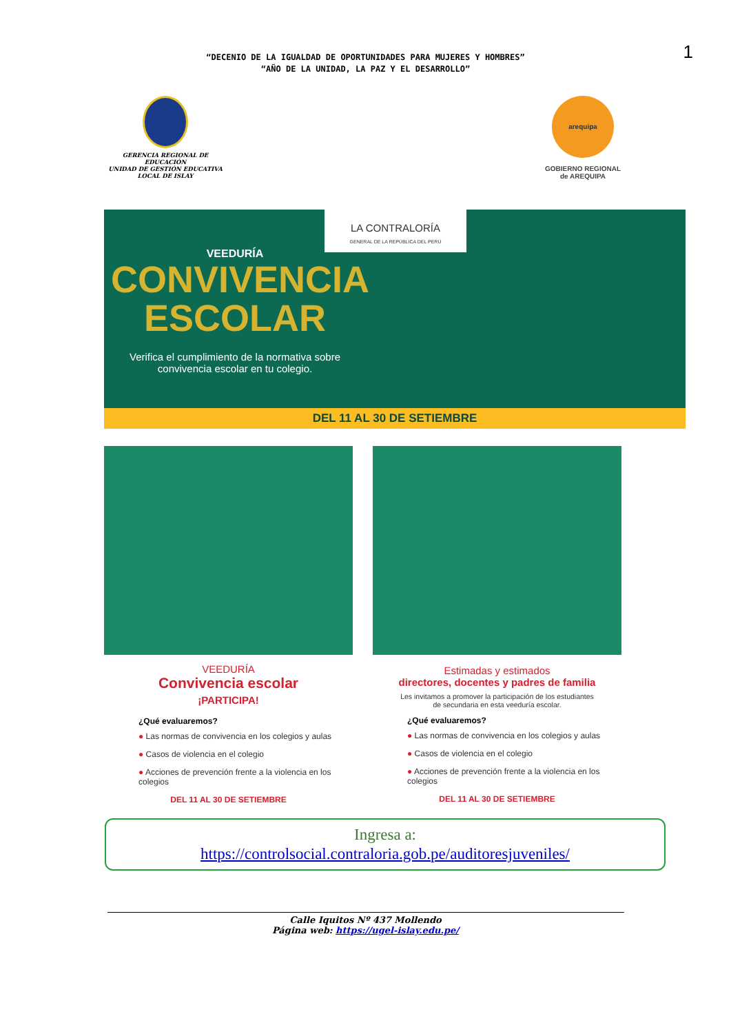1
“DECENIO DE LA IGUALDAD DE OPORTUNIDADES PARA MUJERES Y HOMBRES”
“AÑO DE LA UNIDAD, LA PAZ Y EL DESARROLLO”
GERENCIA REGIONAL DE EDUCACIÓN
UNIDAD DE GESTIÓN EDUCATIVA
LOCAL DE ISLAY
arequipa
GOBIERNO REGIONAL
de AREQUIPA
LA CONTRALORÍA
GENERAL DE LA REPÚBLICA DEL PERÚ
VEEDURÍA
CONVIVENCIA
ESCOLAR
Verifica el cumplimiento de la normativa sobre
convivencia escolar en tu colegio.
DEL 11 AL 30 DE SETIEMBRE
VEEDURÍA
Convivencia escolar
¡PARTICIPA!
¿Qué evaluaremos?
● Las normas de convivencia en los colegios y aulas
● Casos de violencia en el colegio
● Acciones de prevención frente a la violencia en los colegios
DEL 11 AL 30 DE SETIEMBRE
Estimadas y estimados
directores, docentes y padres de familia
Les invitamos a promover la participación de los estudiantes
de secundaria en esta veeduría escolar.
¿Qué evaluaremos?
● Las normas de convivencia en los colegios y aulas
● Casos de violencia en el colegio
● Acciones de prevención frente a la violencia en los colegios
DEL 11 AL 30 DE SETIEMBRE
Ingresa a:
https://controlsocial.contraloria.gob.pe/auditoresjuveniles/
Calle Iquitos Nº 437 Mollendo
Página web: https://ugel-islay.edu.pe/